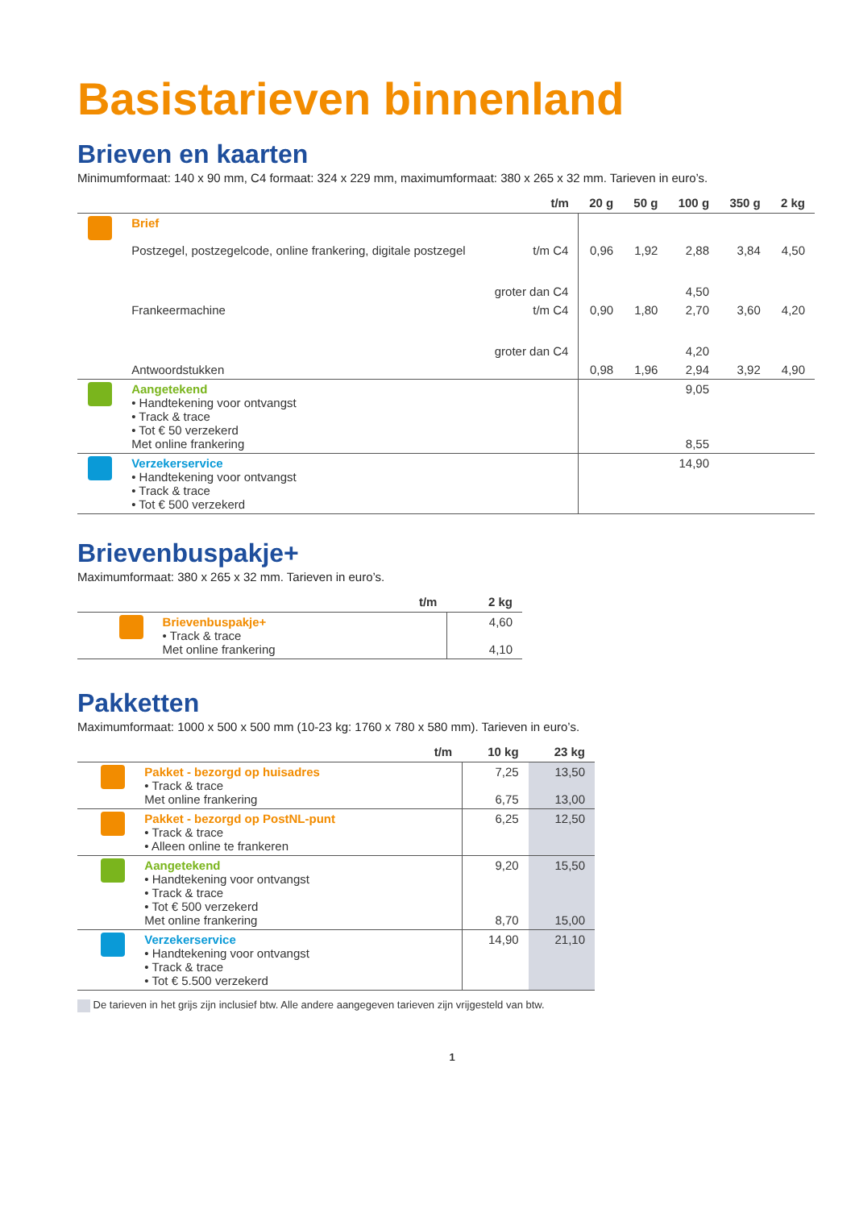Basistarieven binnenland
Brieven en kaarten
Minimumformaat: 140 x 90 mm, C4 formaat: 324 x 229 mm, maximumformaat: 380 x 265 x 32 mm. Tarieven in euro’s.
| | | t/m | 20 g | 50 g | 100 g | 350 g | 2 kg |
| --- | --- | --- | --- | --- | --- | --- | --- |
| | Brief Postzegel, postzegelcode, online frankering, digitale postzegel | t/m C4 groter dan C4 | 0,96 | 1,92 | 2,88 4,50 | 3,84 | 4,50 |
| | Frankeermachine | t/m C4 groter dan C4 | 0,90 | 1,80 | 2,70 4,20 | 3,60 | 4,20 |
| | Antwoordstukken | | 0,98 | 1,96 | 2,94 | 3,92 | 4,90 |
| | Aangetekend • Handtekening voor ontvangst • Track & trace • Tot € 50 verzekerd Met online frankering | | | | 9,05 8,55 | | |
| | Verzekerservice • Handtekening voor ontvangst • Track & trace • Tot € 500 verzekerd | | | | 14,90 | | |
Brievenbuspakje+
Maximumformaat: 380 x 265 x 32 mm. Tarieven in euro’s.
| | | t/m | 2 kg |
| --- | --- | --- | --- |
| | Brievenbuspakje+ • Track & trace Met online frankering | | 4,60 4,10 |
Pakketten
Maximumformaat: 1000 x 500 x 500 mm (10-23 kg: 1760 x 780 x 580 mm). Tarieven in euro’s.
| | | t/m | 10 kg | 23 kg |
| --- | --- | --- | --- | --- |
| | Pakket - bezorgd op huisadres • Track & trace Met online frankering | | 7,25 6,75 | 13,50 13,00 |
| | Pakket - bezorgd op PostNL-punt • Track & trace • Alleen online te frankeren | | 6,25 | 12,50 |
| | Aangetekend • Handtekening voor ontvangst • Track & trace • Tot € 500 verzekerd Met online frankering | | 9,20 8,70 | 15,50 15,00 |
| | Verzekerservice • Handtekening voor ontvangst • Track & trace • Tot € 5.500 verzekerd | | 14,90 | 21,10 |
De tarieven in het grijs zijn inclusief btw. Alle andere aangegeven tarieven zijn vrijgesteld van btw.
1